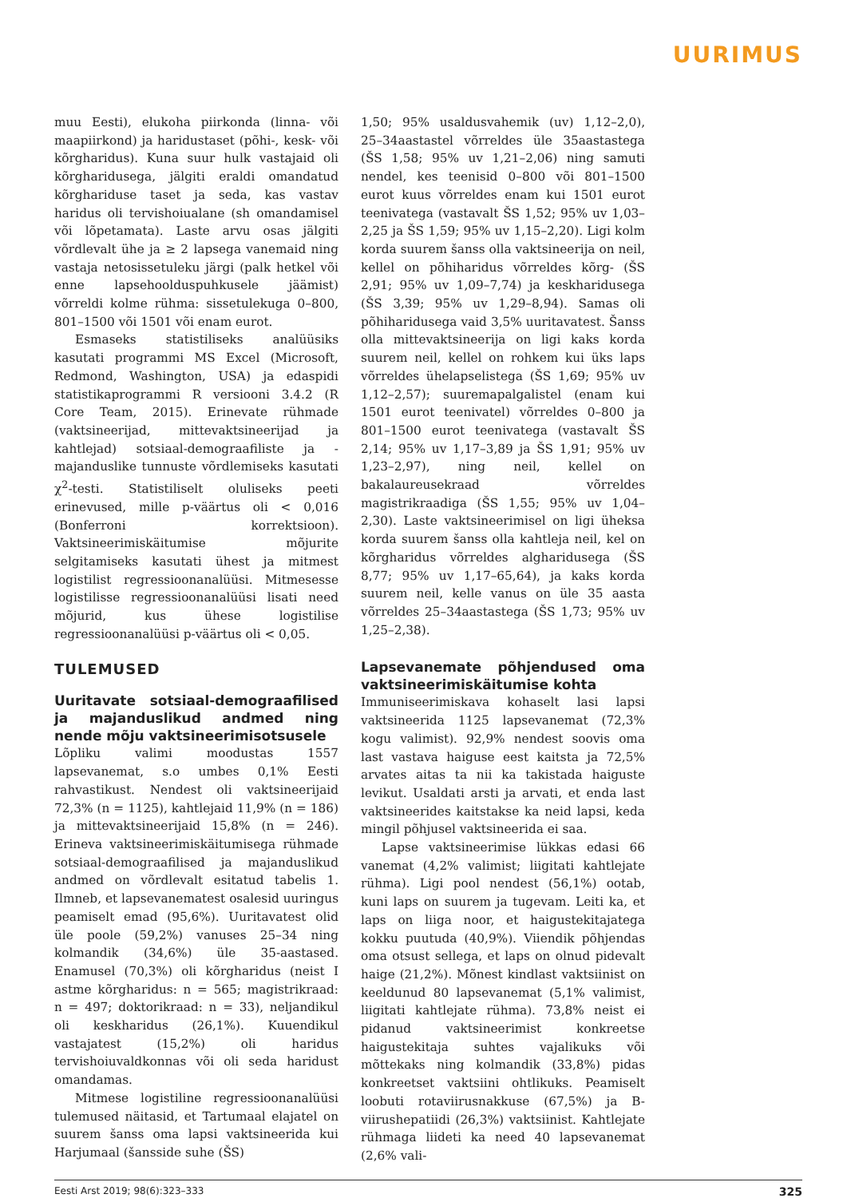UURIMUS
muu Eesti), elukoha piirkonda (linna- või maapiirkond) ja haridustaset (põhi-, kesk- või kõrgharidus). Kuna suur hulk vastajaid oli kõrgharidusega, jälgiti eraldi omandatud kõrghariduse taset ja seda, kas vastav haridus oli tervishoiualane (sh omandamisel või lõpetamata). Laste arvu osas jälgiti võrdlevalt ühe ja ≥ 2 lapsega vanemaid ning vastaja netosissetuleku järgi (palk hetkel või enne lapsehoolduspuhkusele jäämist) võrreldi kolme rühma: sissetulekuga 0–800, 801–1500 või 1501 või enam eurot.
Esmaseks statistiliseks analüüsiks kasutati programmi MS Excel (Microsoft, Redmond, Washington, USA) ja edaspidi statistikaprogrammi R versiooni 3.4.2 (R Core Team, 2015). Erinevate rühmade (vaktsineerijad, mittevaktsineerijad ja kahtlejad) sotsiaal-demograafiliste ja -majanduslike tunnuste võrdlemiseks kasutati χ<sup>2</sup>-testi. Statistiliselt oluliseks peeti erinevused, mille p-väärtus oli < 0,016 (Bonferroni korrektsioon). Vaktsineerimiskäitumise mõjurite selgitamiseks kasutati ühest ja mitmest logistilist regressioonanalüüsi. Mitmesesse logistilisse regressioonanalüüsi lisati need mõjurid, kus ühese logistilise regressioonanalüüsi p-väärtus oli < 0,05.
TULEMUSED
Uuritavate sotsiaal-demograafilised ja majanduslikud andmed ning nende mõju vaktsineerimisotsusele
Lõpliku valimi moodustas 1557 lapsevanemat, s.o umbes 0,1% Eesti rahvastikust. Nendest oli vaktsineerijaid 72,3% (n = 1125), kahtlejaid 11,9% (n = 186) ja mittevaktsineerijaid 15,8% (n = 246). Erineva vaktsineerimiskäitumisega rühmade sotsiaal-demograafilised ja majanduslikud andmed on võrdlevalt esitatud tabelis 1. Ilmneb, et lapsevanematest osalesid uuringus peamiselt emad (95,6%). Uuritavatest olid üle poole (59,2%) vanuses 25–34 ning kolmandik (34,6%) üle 35-aastased. Enamusel (70,3%) oli kõrgharidus (neist I astme kõrgharidus: n = 565; magistrikraad: n = 497; doktorikraad: n = 33), neljandikul oli keskharidus (26,1%). Kuuendikul vastajatest (15,2%) oli haridus tervishoiuvaldkonnas või oli seda haridust omandamas.
Mitmese logistiline regressioonanalüüsi tulemused näitasid, et Tartumaal elajatel on suurem šanss oma lapsi vaktsineerida kui Harjumaal (šansside suhe (ŠS)
1,50; 95% usaldusvahemik (uv) 1,12–2,0), 25–34aastastel võrreldes üle 35aastastega (ŠS 1,58; 95% uv 1,21–2,06) ning samuti nendel, kes teenisid 0–800 või 801–1500 eurot kuus võrreldes enam kui 1501 eurot teenivatega (vastavalt ŠS 1,52; 95% uv 1,03–2,25 ja ŠS 1,59; 95% uv 1,15–2,20). Ligi kolm korda suurem šanss olla vaktsineerija on neil, kellel on põhiharidus võrreldes kõrg- (ŠS 2,91; 95% uv 1,09–7,74) ja keskharidusega (ŠS 3,39; 95% uv 1,29–8,94). Samas oli põhiharidusega vaid 3,5% uuritavatest. Šanss olla mittevaktsineerija on ligi kaks korda suurem neil, kellel on rohkem kui üks laps võrreldes ühelapselistega (ŠS 1,69; 95% uv 1,12–2,57); suuremapalgalistel (enam kui 1501 eurot teenivatel) võrreldes 0–800 ja 801–1500 eurot teenivatega (vastavalt ŠS 2,14; 95% uv 1,17–3,89 ja ŠS 1,91; 95% uv 1,23–2,97), ning neil, kellel on bakalaureusekraad võrreldes magistrikraadiga (ŠS 1,55; 95% uv 1,04–2,30). Laste vaktsineerimisel on ligi üheksa korda suurem šanss olla kahtleja neil, kel on kõrgharidus võrreldes algharidusega (ŠS 8,77; 95% uv 1,17–65,64), ja kaks korda suurem neil, kelle vanus on üle 35 aasta võrreldes 25–34aastastega (ŠS 1,73; 95% uv 1,25–2,38).
Lapsevanemate põhjendused oma vaktsineerimiskäitumise kohta
Immuniseerimiskava kohaselt lasi lapsi vaktsineerida 1125 lapsevanemat (72,3% kogu valimist). 92,9% nendest soovis oma last vastava haiguse eest kaitsta ja 72,5% arvates aitas ta nii ka takistada haiguste levikut. Usaldati arsti ja arvati, et enda last vaktsineerides kaitstakse ka neid lapsi, keda mingil põhjusel vaktsineerida ei saa.
Lapse vaktsineerimise lükkas edasi 66 vanemat (4,2% valimist; liigitati kahtlejate rühma). Ligi pool nendest (56,1%) ootab, kuni laps on suurem ja tugevam. Leiti ka, et laps on liiga noor, et haigustekitajatega kokku puutuda (40,9%). Viiendik põhjendas oma otsust sellega, et laps on olnud pidevalt haige (21,2%). Mõnest kindlast vaktsiinist on keeldunud 80 lapsevanemat (5,1% valimist, liigitati kahtlejate rühma). 73,8% neist ei pidanud vaktsineerimist konkreetse haigustekitaja suhtes vajalikuks või mõttekaks ning kolmandik (33,8%) pidas konkreetset vaktsiini ohtlikuks. Peamiselt loobuti rotaviirusnakkuse (67,5%) ja B-viirushepatiidi (26,3%) vaktsiinist. Kahtlejate rühmaga liideti ka need 40 lapsevanemat (2,6% vali-
Eesti Arst 2019; 98(6):323–333 325